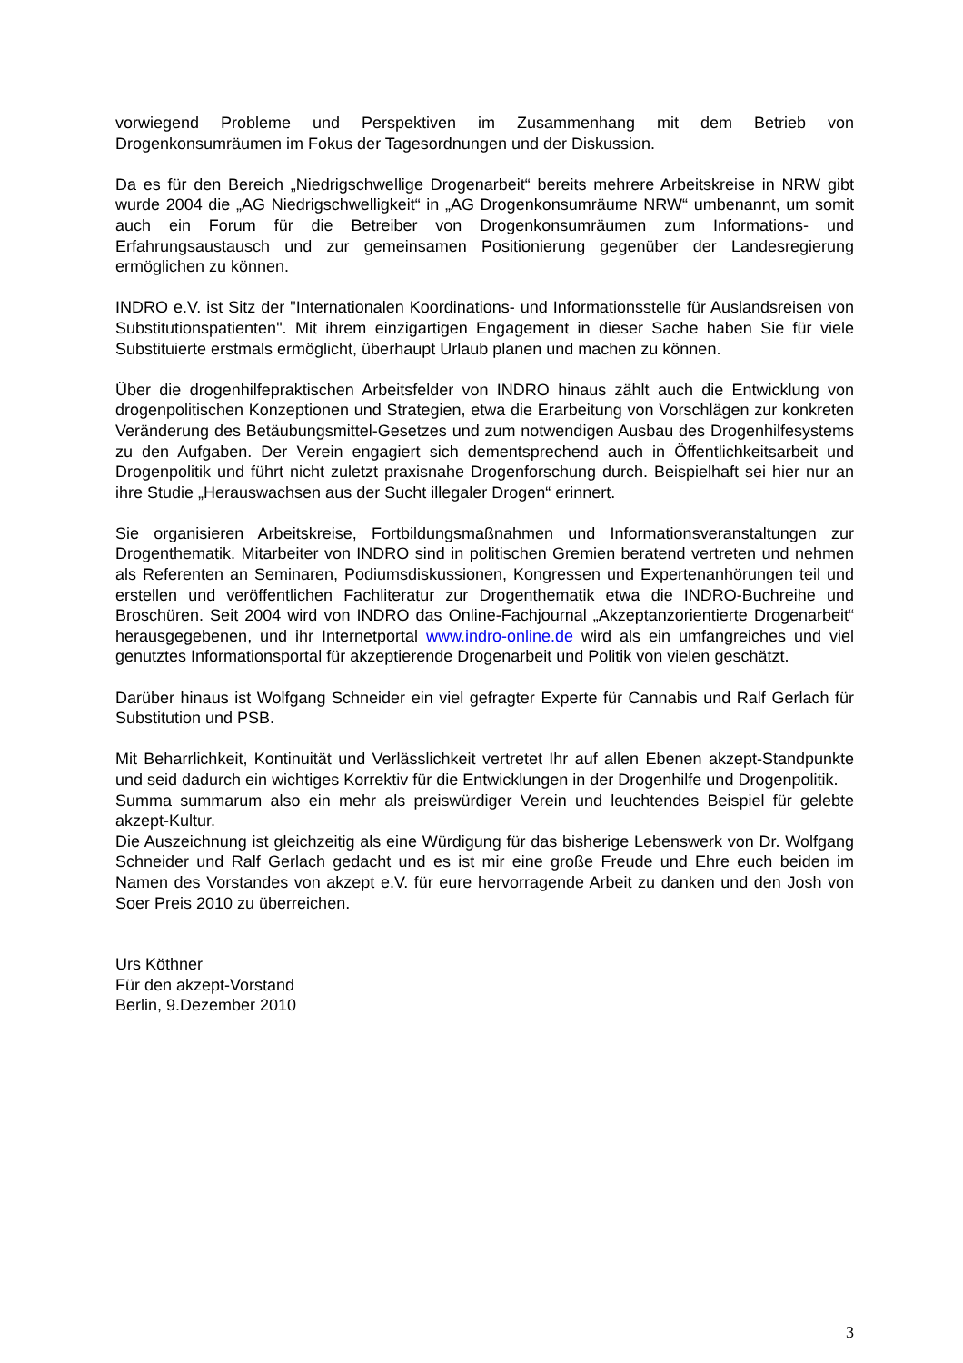vorwiegend Probleme und Perspektiven im Zusammenhang mit dem Betrieb von Drogenkonsumräumen im Fokus der Tagesordnungen und der Diskussion.
Da es für den Bereich „Niedrigschwellige Drogenarbeit“ bereits mehrere Arbeitskreise in NRW gibt wurde 2004 die „AG Niedrigschwelligkeit“ in „AG Drogenkonsumräume NRW“ umbenannt, um somit auch ein Forum für die Betreiber von Drogenkonsumräumen zum Informations- und Erfahrungsaustausch und zur gemeinsamen Positionierung gegenüber der Landesregierung ermöglichen zu können.
INDRO e.V. ist Sitz der "Internationalen Koordinations- und Informationsstelle für Auslandsreisen von Substitutionspatienten". Mit ihrem einzigartigen Engagement in dieser Sache haben Sie für viele Substituierte erstmals ermöglicht, überhaupt Urlaub planen und machen zu können.
Über die drogenhilfepraktischen Arbeitsfelder von INDRO hinaus zählt auch die Entwicklung von drogenpolitischen Konzeptionen und Strategien, etwa die Erarbeitung von Vorschlägen zur konkreten Veränderung des Betäubungsmittel-Gesetzes und zum notwendigen Ausbau des Drogenhilfesystems zu den Aufgaben. Der Verein engagiert sich dementsprechend auch in Öffentlichkeitsarbeit und Drogenpolitik und führt nicht zuletzt praxisnahe Drogenforschung durch. Beispielhaft sei hier nur an ihre Studie „Herauswachsen aus der Sucht illegaler Drogen“ erinnert.
Sie organisieren Arbeitskreise, Fortbildungsmaßnahmen und Informationsveranstaltungen zur Drogenthematik. Mitarbeiter von INDRO sind in politischen Gremien beratend vertreten und nehmen als Referenten an Seminaren, Podiumsdiskussionen, Kongressen und Expertenanhörungen teil und erstellen und veröffentlichen Fachliteratur zur Drogenthematik etwa die INDRO-Buchreihe und Broschüren. Seit 2004 wird von INDRO das Online-Fachjournal „Akzeptanzorientierte Drogenarbeit“ herausgegebenen, und ihr Internetportal www.indro-online.de wird als ein umfangreiches und viel genutztes Informationsportal für akzeptierende Drogenarbeit und Politik von vielen geschätzt.
Darüber hinaus ist Wolfgang Schneider ein viel gefragter Experte für Cannabis und Ralf Gerlach für Substitution und PSB.
Mit Beharrlichkeit, Kontinuität und Verlässlichkeit vertretet Ihr auf allen Ebenen akzept-Standpunkte und seid dadurch ein wichtiges Korrektiv für die Entwicklungen in der Drogenhilfe und Drogenpolitik.
Summa summarum also ein mehr als preiswürdiger Verein und leuchtendes Beispiel für gelebte akzept-Kultur.
Die Auszeichnung ist gleichzeitig als eine Würdigung für das bisherige Lebenswerk von Dr. Wolfgang Schneider und Ralf Gerlach gedacht und es ist mir eine große Freude und Ehre euch beiden im Namen des Vorstandes von akzept e.V. für eure hervorragende Arbeit zu danken und den Josh von Soer Preis 2010 zu überreichen.
Urs Köthner
Für den akzept-Vorstand
Berlin, 9.Dezember 2010
3